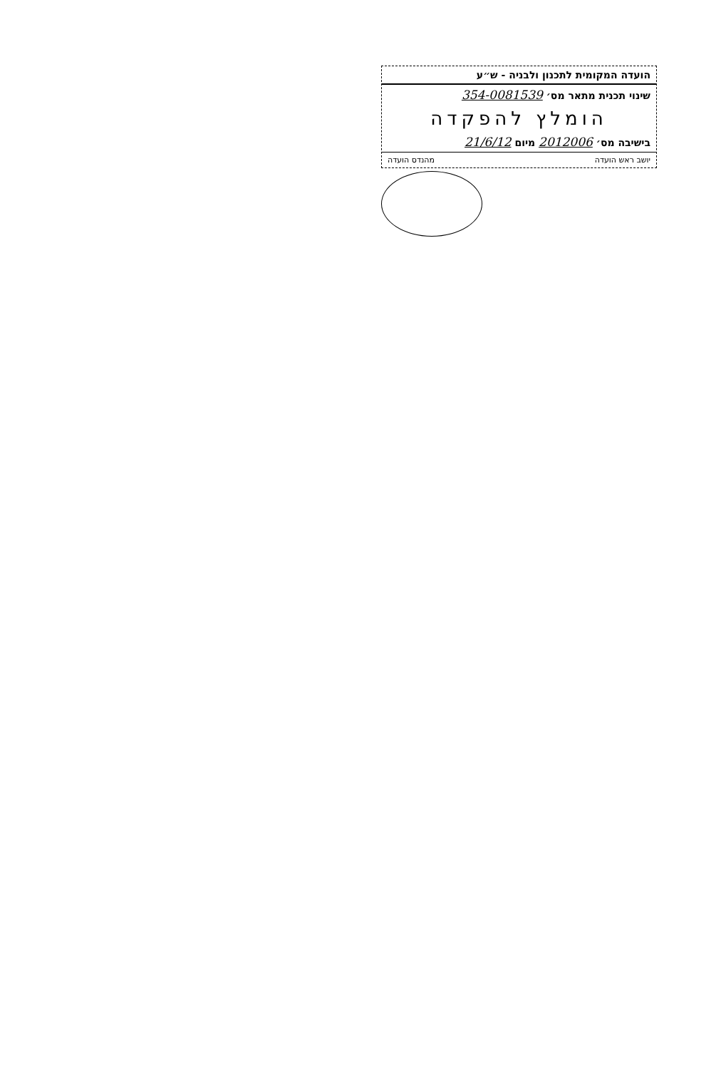הועדה המקומית לתכנון ולבניה - ש״ע
שינוי תכנית מתאר מס׳ 354-0081539
הומלץ להפקדה
בישיבה מס׳ 2012006 מיום 21/6/12
יושב ראש הועדה מהנדס הועדה